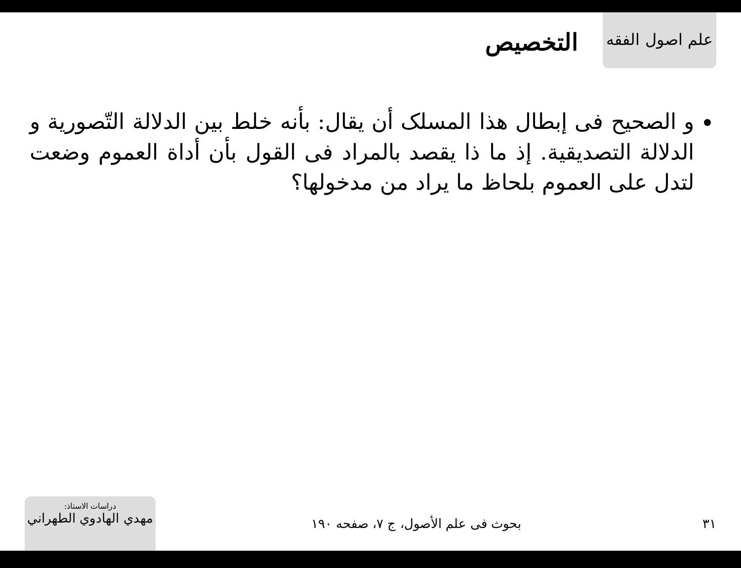علم اصول الفقه
التخصيص
و الصحيح فى إبطال هذا المسلک أن يقال: بأنه خلط بين الدلالة التّصورية و الدلالة التصديقية. إذ ما ذا يقصد بالمراد فى القول بأن أداة العموم وضعت لتدل على العموم بلحاظ ما يراد من مدخولها؟
٣١
بحوث فى علم الأصول، ج ٧، صفحه ١٩٠
دراسات الاستاذ:
مهدي الهادوي الطهراني